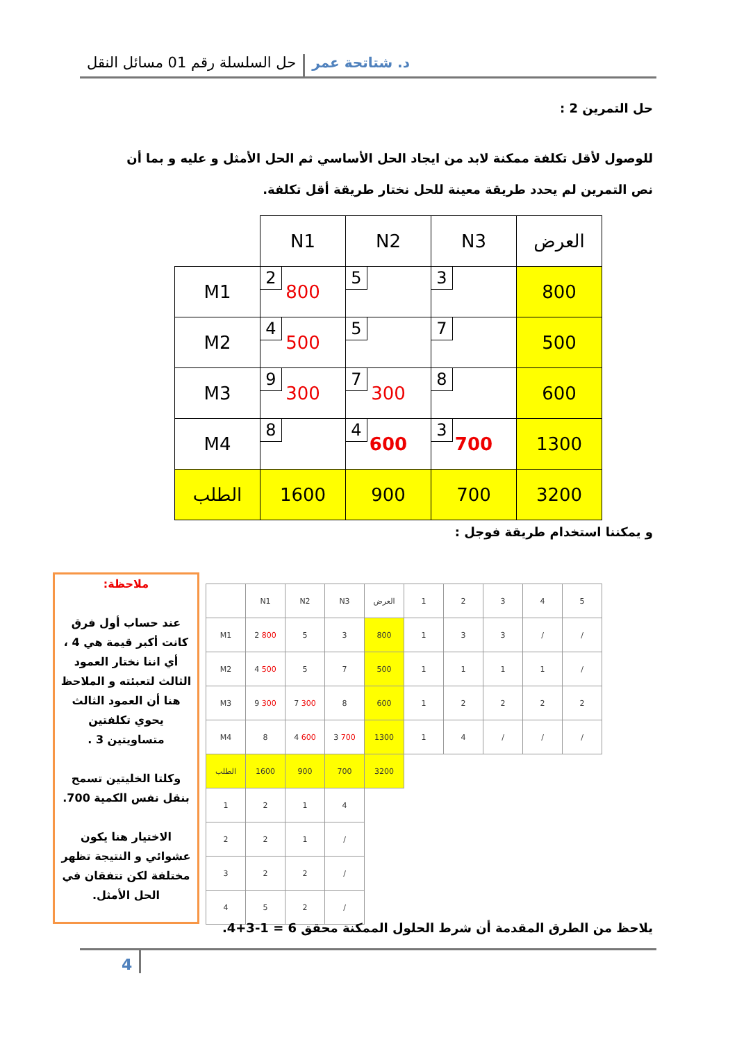د. شتاتحة عمر حل السلسلة رقم 01 مسائل النقل
حل التمرين 2 :
للوصول لأقل تكلفة ممكنة لابد من ايجاد الحل الأساسي ثم الحل الأمثل و عليه و بما أن نص التمرين لم يحدد طريقة معينة للحل نختار طريقة أقل تكلفة.
| | N1 | N2 | N3 | العرض |
| M1 | 2 800 | 5 | 3 | 800 |
| M2 | 4 500 | 5 | 7 | 500 |
| M3 | 9 300 | 7 300 | 8 | 600 |
| M4 | 8 | 4 600 | 3 700 | 1300 |
| الطلب | 1600 | 900 | 700 | 3200 |
و يمكننا استخدام طريقة فوجل :
ملاحظة:
عند حساب أول فرق كانت أكبر قيمة هي 4 ، أي اننا نختار العمود الثالث لتعبئته و الملاحظ هنا أن العمود الثالث يحوي تكلفتين متساويتين 3 .
وكلتا الخليتين تسمح بنقل نفس الكمية 700.
الاختيار هنا يكون عشوائي و النتيجة تظهر مختلفة لكن تتفقان في الحل الأمثل.
| | N1 | N2 | N3 | العرض | 1 | 2 | 3 | 4 | 5 |
| M1 | 2 800 | 5 | 3 | 800 | 1 | 3 | 3 | / | / |
| M2 | 4 500 | 5 | 7 | 500 | 1 | 1 | 1 | 1 | / |
| M3 | 9 300 | 7 300 | 8 | 600 | 1 | 2 | 2 | 2 | 2 |
| M4 | 8 | 4 600 | 3 700 | 1300 | 1 | 4 | / | / | / |
| الطلب | 1600 | 900 | 700 | 3200 | | | | | |
| 1 | 2 | 1 | 4 | | | | | | |
| 2 | 2 | 1 | / | | | | | | |
| 3 | 2 | 2 | / | | | | | | |
| 4 | 5 | 2 | / | | | | | | |
يلاحظ من الطرق المقدمة أن شرط الحلول الممكنة محقق 6 = 1-3+4.
4